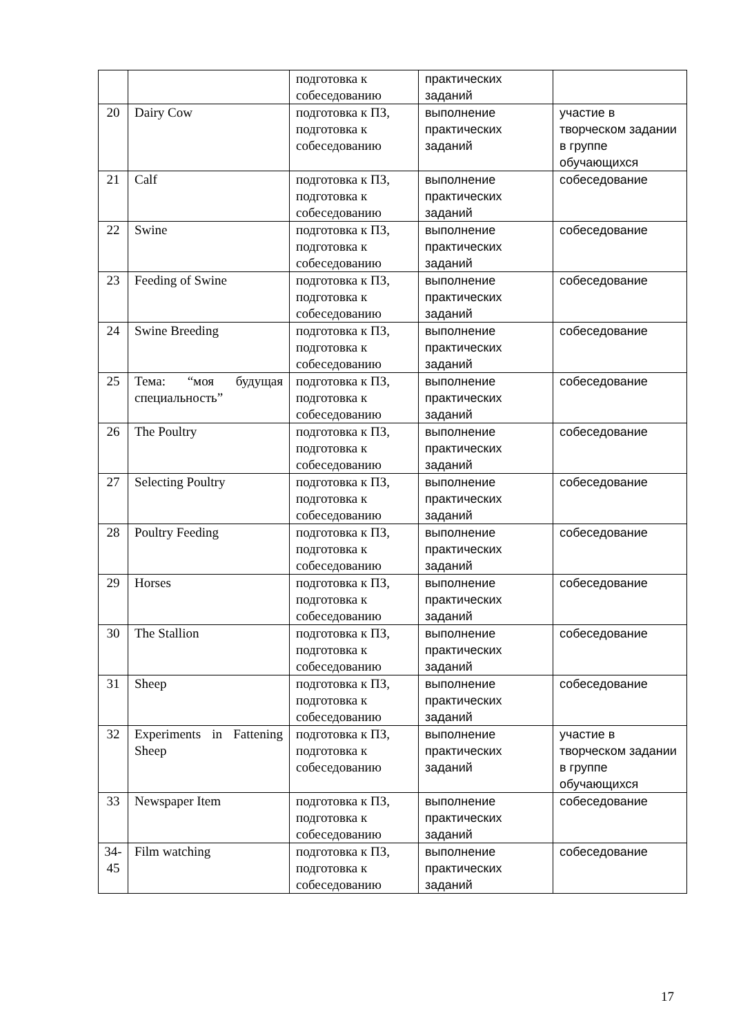| | | подготовка к собеседованию | практических заданий | |
| 20 | Dairy Cow | подготовка к ПЗ, подготовка к собеседованию | выполнение практических заданий | участие в творческом задании в группе обучающихся |
| 21 | Calf | подготовка к ПЗ, подготовка к собеседованию | выполнение практических заданий | собеседование |
| 22 | Swine | подготовка к ПЗ, подготовка к собеседованию | выполнение практических заданий | собеседование |
| 23 | Feeding of Swine | подготовка к ПЗ, подготовка к собеседованию | выполнение практических заданий | собеседование |
| 24 | Swine Breeding | подготовка к ПЗ, подготовка к собеседованию | выполнение практических заданий | собеседование |
| 25 | Тема: “моя будущая специальность” | подготовка к ПЗ, подготовка к собеседованию | выполнение практических заданий | собеседование |
| 26 | The Poultry | подготовка к ПЗ, подготовка к собеседованию | выполнение практических заданий | собеседование |
| 27 | Selecting Poultry | подготовка к ПЗ, подготовка к собеседованию | выполнение практических заданий | собеседование |
| 28 | Poultry Feeding | подготовка к ПЗ, подготовка к собеседованию | выполнение практических заданий | собеседование |
| 29 | Horses | подготовка к ПЗ, подготовка к собеседованию | выполнение практических заданий | собеседование |
| 30 | The Stallion | подготовка к ПЗ, подготовка к собеседованию | выполнение практических заданий | собеседование |
| 31 | Sheep | подготовка к ПЗ, подготовка к собеседованию | выполнение практических заданий | собеседование |
| 32 | Experiments in Fattening Sheep | подготовка к ПЗ, подготовка к собеседованию | выполнение практических заданий | участие в творческом задании в группе обучающихся |
| 33 | Newspaper Item | подготовка к ПЗ, подготовка к собеседованию | выполнение практических заданий | собеседование |
| 34-45 | Film watching | подготовка к ПЗ, подготовка к собеседованию | выполнение практических заданий | собеседование |
17